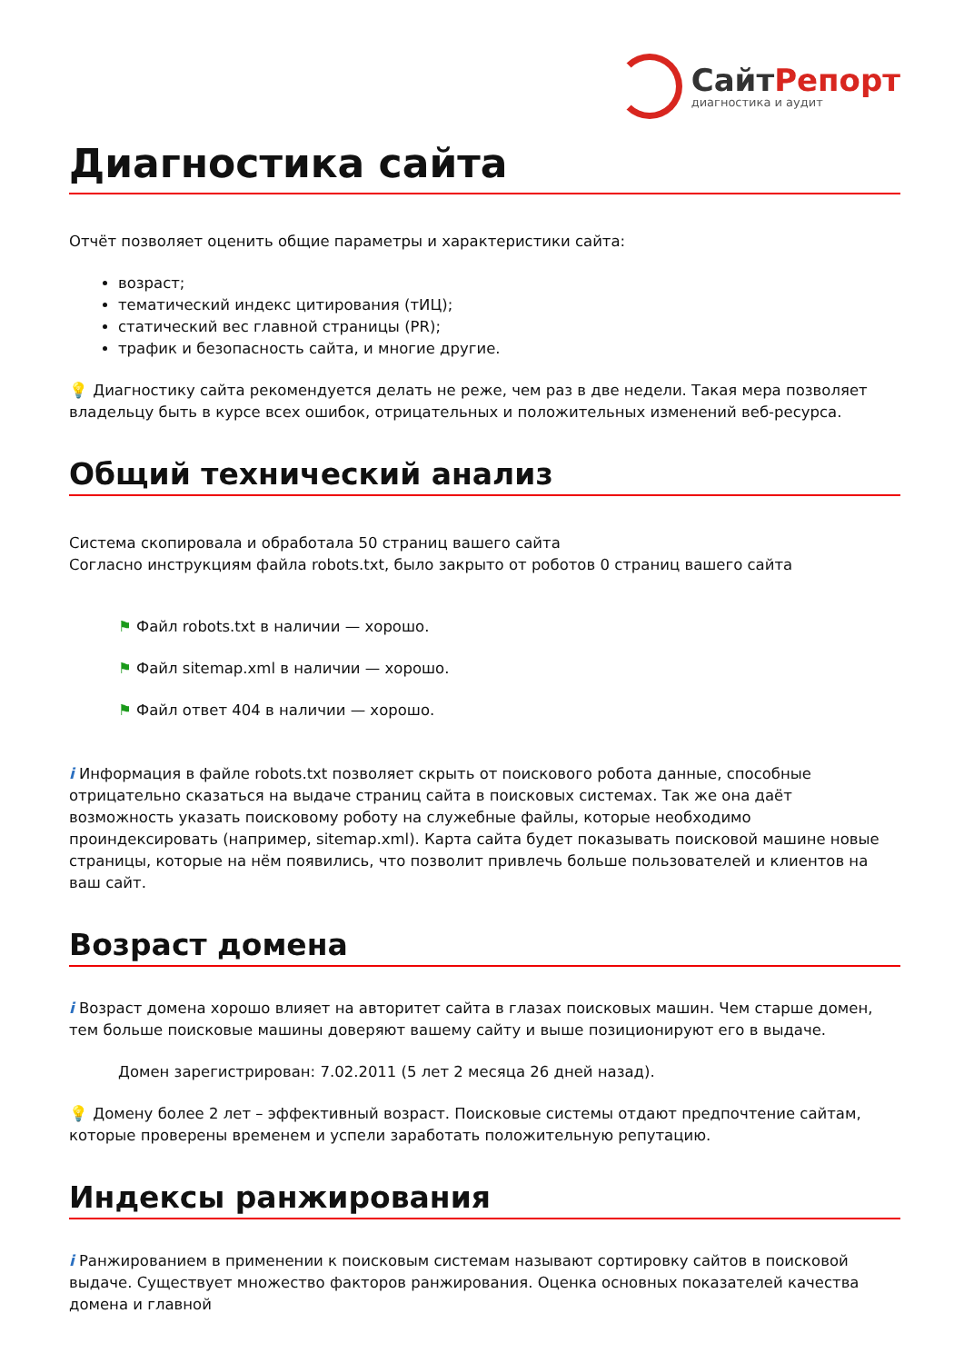СайтРепорт
диагностика и аудит
Диагностика сайта
Отчёт позволяет оценить общие параметры и характеристики сайта:
возраст;
тематический индекс цитирования (тИЦ);
статический вес главной страницы (PR);
трафик и безопасность сайта, и многие другие.
💡 Диагностику сайта рекомендуется делать не реже, чем раз в две недели. Такая мера позволяет владельцу быть в курсе всех ошибок, отрицательных и положительных изменений веб-ресурса.
Общий технический анализ
Система скопировала и обработала 50 страниц вашего сайта
Согласно инструкциям файла robots.txt, было закрыто от роботов 0 страниц вашего сайта
⚑ Файл robots.txt в наличии — хорошо.
⚑ Файл sitemap.xml в наличии — хорошо.
⚑ Файл ответ 404 в наличии — хорошо.
i Информация в файле robots.txt позволяет скрыть от поискового робота данные, способные отрицательно сказаться на выдаче страниц сайта в поисковых системах. Так же она даёт возможность указать поисковому роботу на служебные файлы, которые необходимо проиндексировать (например, sitemap.xml). Карта сайта будет показывать поисковой машине новые страницы, которые на нём появились, что позволит привлечь больше пользователей и клиентов на ваш сайт.
Возраст домена
i Возраст домена хорошо влияет на авторитет сайта в глазах поисковых машин. Чем старше домен, тем больше поисковые машины доверяют вашему сайту и выше позиционируют его в выдаче.
Домен зарегистрирован: 7.02.2011 (5 лет 2 месяца 26 дней назад).
💡 Домену более 2 лет – эффективный возраст. Поисковые системы отдают предпочтение сайтам, которые проверены временем и успели заработать положительную репутацию.
Индексы ранжирования
i Ранжированием в применении к поисковым системам называют сортировку сайтов в поисковой выдаче. Существует множество факторов ранжирования. Оценка основных показателей качества домена и главной